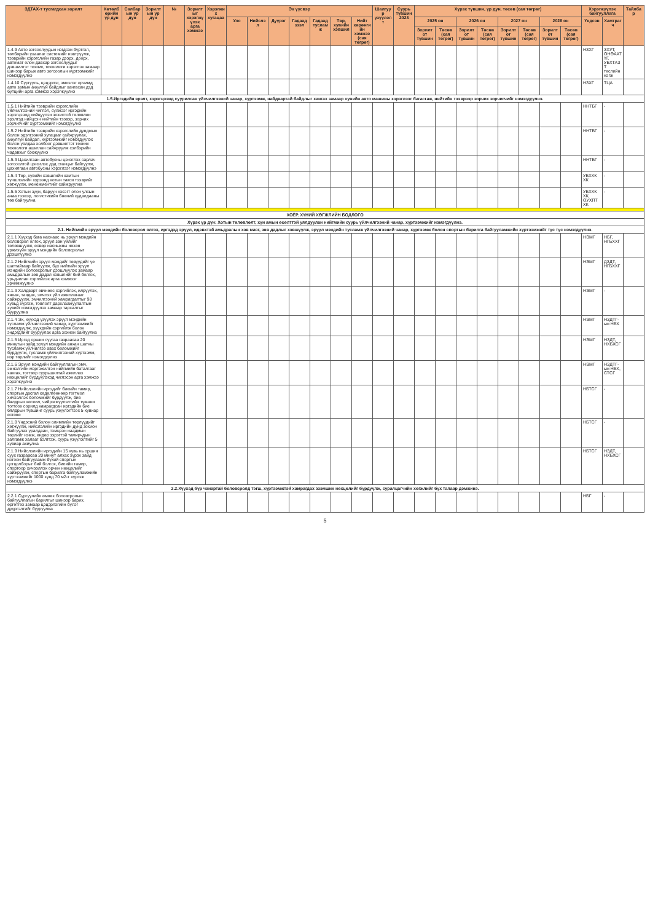| ЗДТАХ-т тусгагдсан зорилт | Хөтөлбөрийн үр дүн | Салбарын үр дүн | Зорилтын үр дүн | № | Зорилтыг хэрэгжүүлэх арга хэмжээ | Хэрэгжих хугацаа | Эх үүсвэр | | | | | | | Шалгуур үзүүлэлт | Суурь түвшин 2023 | Хүрэх түвшин, үр дүн, төсөв (сая төгрөг) | | | | | | | | Хэрэгжүүлэх байгууллага | | Тайлбар |
| --- | --- | --- | --- | --- | --- | --- | --- | --- | --- | --- | --- | --- | --- | --- | --- | --- | --- | --- | --- | --- | --- | --- | --- | --- | --- | --- |
| | | | | | | | Улс | Нийслэл | Дүүрэг | Гадаад зээл | Гадаад тусламж | Төр, хувийн хэвшил | Нийт хөрөнгийн хэмжээ (сая төгрөг) | | | 2025 он | | 2026 он | | 2027 он | | 2028 он | | Үндсэн | Хамтрагч | |
| | | | | | | | | | | | | | | | | Зорилтот түвшин | Төсөв (сая төгрөг) | Зорилтот түвшин | Төсөв (сая төгрөг) | Зорилтот түвшин | Төсөв (сая төгрөг) | Зорилтот түвшин | Төсөв (сая төгрөг) | | | |
| 1.4.9 Авто зогсоолуудын нэгдсэн бүртгэл, төлбөрийн ухаалаг системийг нэвтрүүлж, тээврийн хэрэгслийн газар дээрх, доорх, автомат олон давхар зогсоолуудыг дэвшилтэт техник, технологи хэрэглэх замаар шинээр барьж авто зогсоолын хүртээмжийг нэмэгдүүлнэ | | | | | | | | | | | | | | | | | | | | | | | | НЗХГ | ЗХУТ, ОНӨААТҮГ, УБХТАЗТ төслийн нэгж | |
| 1.4.10 Сургууль, цэцэрлэг, эмнэлэг орчимд авто замын аюулгүй байдлыг хангасан дэд бүтцийн арга хэмжээ хэрэгжүүлнэ | | | | | | | | | | | | | | | | | | | | | | | | НЗХГ | ТЦА | |
| 1.5.Иргэдийн эрэлт, хэрэгцээнд суурилсан үйлчилгээний чанар, хүртээмж, найдвартай байдлыг хангах замаар хувийн авто машины хэрэглээг багасгаж, нийтийн тээврээр зорчих зорчигчийг нэмэгдүүлнэ. | | | | | | | | | | | | | | | | | | | | | | | | | | |
| 1.5.1 Нийтийн тээврийн хэрэгслийн үйлчилгээний чиглэл, сүлжээг иргэдийн хэрэгцээнд нийцүүлэн зохистой төлөвлөн эрэлтэд нийцсэн нийтийн тээвэр, зорчих зорчигчийг хүртээмжийг нэмэгдүүлнэ | | | | | | | | | | | | | | | | | | | | | | | | ННТБГ | - | |
| 1.5.2 Нийтийн тээврийн хэрэгслийн дунджын болон эдэлгээний хугацааг сайжруулах, аюулгүй байдал, хүртээмжийг нэмэгдүүлэх болон уялдаа холбоог дэвшилтэт техник технологи ашиглан сайжруулж сэлбэрийн чадавхыг бэхжүүлнэ | | | | | | | | | | | | | | | | | | | | | | | | ННТБГ | - | |
| 1.5.3 Цахилгаан автобусны цэнэглэх сарлач зогсоолтой цэнэглэх дэд станцыг байгуулж, цахилгаан автобусны хэрэглээг нэмэгдүүлнэ | | | | | | | | | | | | | | | | | | | | | | | | ННТБГ | - | |
| 1.5.4 Төр, хувийн хэвшлийн хамтын түншлэлийн хүрээнд хотын такси тээврийг хөгжүүлж, менежментийг сайжруулна | | | | | | | | | | | | | | | | | | | | | | | | УБХХК ХК | - | |
| 1.5.5 Хотын зүүн, баруун хэсэгт олон улсын ачаа тээвэр, логистикийн бөөний худалдааны төв байгуулна | | | | | | | | | | | | | | | | | | | | | | | | УБХХК ХК, ОУХПТ ХК | - | |
| ХОЁР. ХҮНИЙ ХӨГЖЛИЙН БОДЛОГО | | | | | | | | | | | | | | | | | | | | | | | | | | |
| Хүрэх үр дүн: Хотын төлөвлөлт, хүн амын өсөлттэй уялдуулан нийгмийн суурь үйлчилгээний чанар, хүртээмжийг нэмэгдүүлнэ. | | | | | | | | | | | | | | | | | | | | | | | | | | |
| 2.1. Нийгмийн эрүүл мэндийн боловсрол олгох, иргэдэд эрүүл, идэвхтэй амьдралын хэв маяг, зөв дадлыг хэвшүүлж, эрүүл мэндийн тусламж үйлчилгээний чанар, хүртээмж болон спортын барилга байгууламжийн хүртээмжийг түс түс нэмэгдүүлнэ. | | | | | | | | | | | | | | | | | | | | | | | | | | |
| 2.1.1 Хүүхэд бага наснаас нь эрүүл мэндийн боловсрол олгох, эрүүл зан үйлийг төлөвшүүлж, өсвөр насныхны нөхөн үржихүйн эрүүл мэндийн боловсролыг дээшлүүлнэ | | | | | | | | | | | | | | | | | | | | | | | | НЭМГ | НБГ, НГБХХГ | |
| 2.1.2 Нийгмийн эрүүл мэндийг төвүүдийг үе шаттайгаар байгуулж, бүх нийтийн эрүүл мэндийн боловсролыг дээшлүүлэх замаар амьдралын зөв дадал хэвшлийг бий болгох, урьдчилан сэргийлэх арга хэмжээг эрчимжүүлнэ | | | | | | | | | | | | | | | | | | | | | | | | НЭМГ | ДЗДТ, НГБХХГ | |
| 2.1.3 Халдварт өвчнөөс сэргийлэх, илрүүлэх, хянах, тандах, эмчлэх үйл ажиллагааг сайжруулж, эмчилгээний хамрагдалтыг 98 хувьд хүргэж, товлолт дархлаажуулалтын хувийг нэмэгдүүлэх замаар тархалтыг бууруулна | | | | | | | | | | | | | | | | | | | | | | | | НЭМГ | - | |
| 2.1.4 Эх, хүүхэд үзүүлэх эрүүл мэндийн тусламж үйлчилгээний чанар, хүртээмжийг нэмэгдүүлж, хүүхдийн сэргийлж болох эндэгдлийг бууруулах арга зохион байгуулна | | | | | | | | | | | | | | | | | | | | | | | | НЭМГ | НЗДТГ-ын НБХ | |
| 2.1.5 Иргэд оршин суугаа газраасаа 20 минутын зайд эрүүл мэндийн анхан шатны тусламж үйлчилгээ авах боломжийг бүрдүүлж, тусламж үйлчилгээний хүртээмж, нэр төрлийг нэмэгдүүлнэ | | | | | | | | | | | | | | | | | | | | | | | | НЭМГ | НЗДТ, НХБХСГ | |
| 2.1.6 Эрүүл мэндийн байгууллагын эмч, эмнэлгийн мэргэжилтэн нийгмийн баталгааг хангах, тогтвор суурьшилтай ажиллах нөхцөлийг бүрдүүлэхэд чиглэсэн арга хэмжээ хэрэгжүүлнэ | | | | | | | | | | | | | | | | | | | | | | | | НЭМГ | НЗДТГ-ын НБХ, СТСГ | |
| 2.1.7 Нийслэлийн иргэдийг биеийн тамир, спортын дасгал хөдөлгөөнөөр тогтмол хичээллэх боломжийг бүрдүүлж, бие бялдрын хөгжил, чийрэгжүүлэлтийн түвшин тогтоох сорилд хамрагдсан иргэдийн бие бялдрын түвшинг суурь үзүүлэлтээс 5 хувиар өсгөнө | | | | | | | | | | | | | | | | | | | | | | | | НБТСГ | - | |
| 2.1.8 Үндэсний болон олимпийн төрлүүдийг хөгжүүлж, нийслэлийн иргэдийн дунд зохион байгуулах уралдаан, тэмцээн наадмын төрлийг нэмж, өндөр зэрэгтэй тамирчдын залгамж халааг бэлтгэж, суурь үзүүлэлтийг 5 хувиар ахиулна | | | | | | | | | | | | | | | | | | | | | | | | НБТСГ | - | |
| 2.1.9 Нийслэлийн иргэдийн 15 хувь нь оршин суух газраасаа 20 минут алхах хүрэх зайд ногоон байгууламж бүхий спортын цогцолборыг бий болгох, биеийн тамир, спортоор хичээллэх орчин нөхцөлийг сайжруулж, спортын барилга байгууламжийн хүртээмжийг 1000 хүнд 70 м2-т хүргэж нэмэгдүүлнэ | | | | | | | | | | | | | | | | | | | | | | | | НБТСГ | НЗДТ, НХБХСГ | |
| 2.2.Хүүхэд бүр чанартай боловсролд тэгш, хүртээмжтэй хамрагдах эзэмших нөхцөлийг бүрдүүлж, суралцагчийн хөгжлийг бүх талаар дэмжинэ. | | | | | | | | | | | | | | | | | | | | | | | | | | |
| 2.2.1 Сургуулийн өмнөх боловсролын байгууллагын барилгыг шинээр барих, өргөтгөх замаар цэцэрлэгийн бүлэг дүүргэлтийг бууруулна | | | | | | | | | | | | | | | | | | | | | | | | НБГ | - | |
5